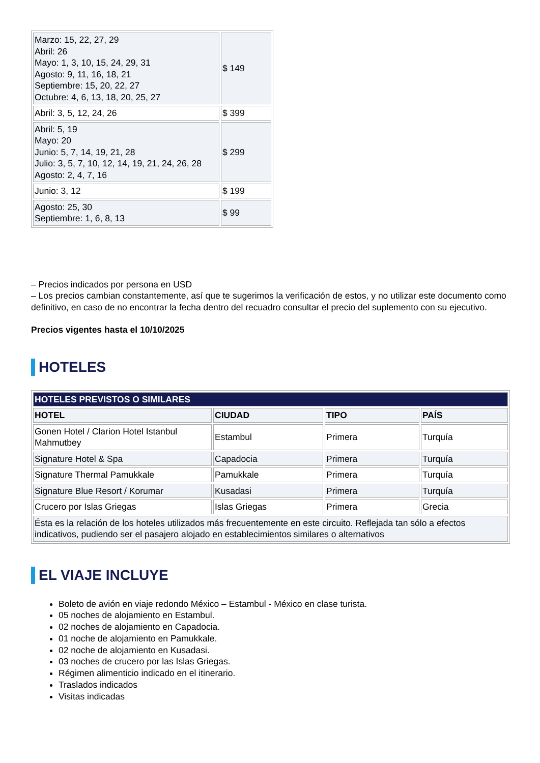| Marzo: 15, 22, 27, 29 Abril: 26 Mayo: 1, 3, 10, 15, 24, 29, 31 Agosto: 9, 11, 16, 18, 21 Septiembre: 15, 20, 22, 27 Octubre: 4, 6, 13, 18, 20, 25, 27 | $ 149 |
| Abril: 3, 5, 12, 24, 26 | $ 399 |
| Abril: 5, 19 Mayo: 20 Junio: 5, 7, 14, 19, 21, 28 Julio: 3, 5, 7, 10, 12, 14, 19, 21, 24, 26, 28 Agosto: 2, 4, 7, 16 | $ 299 |
| Junio: 3, 12 | $ 199 |
| Agosto: 25, 30 Septiembre: 1, 6, 8, 13 | $ 99 |
– Precios indicados por persona en USD
– Los precios cambian constantemente, así que te sugerimos la verificación de estos, y no utilizar este documento como definitivo, en caso de no encontrar la fecha dentro del recuadro consultar el precio del suplemento con su ejecutivo.
Precios vigentes hasta el 10/10/2025
HOTELES
| HOTELES PREVISTOS O SIMILARES | | | |
| HOTEL | CIUDAD | TIPO | PAÍS |
| Gonen Hotel / Clarion Hotel Istanbul Mahmutbey | Estambul | Primera | Turquía |
| Signature Hotel & Spa | Capadocia | Primera | Turquía |
| Signature Thermal Pamukkale | Pamukkale | Primera | Turquía |
| Signature Blue Resort / Korumar | Kusadasi | Primera | Turquía |
| Crucero por Islas Griegas | Islas Griegas | Primera | Grecia |
| Ésta es la relación de los hoteles utilizados más frecuentemente en este circuito. Reflejada tan sólo a efectos indicativos, pudiendo ser el pasajero alojado en establecimientos similares o alternativos | | | |
EL VIAJE INCLUYE
Boleto de avión en viaje redondo México – Estambul - México en clase turista.
05 noches de alojamiento en Estambul.
02 noches de alojamiento en Capadocia.
01 noche de alojamiento en Pamukkale.
02 noche de alojamiento en Kusadasi.
03 noches de crucero por las Islas Griegas.
Régimen alimenticio indicado en el itinerario.
Traslados indicados
Visitas indicadas